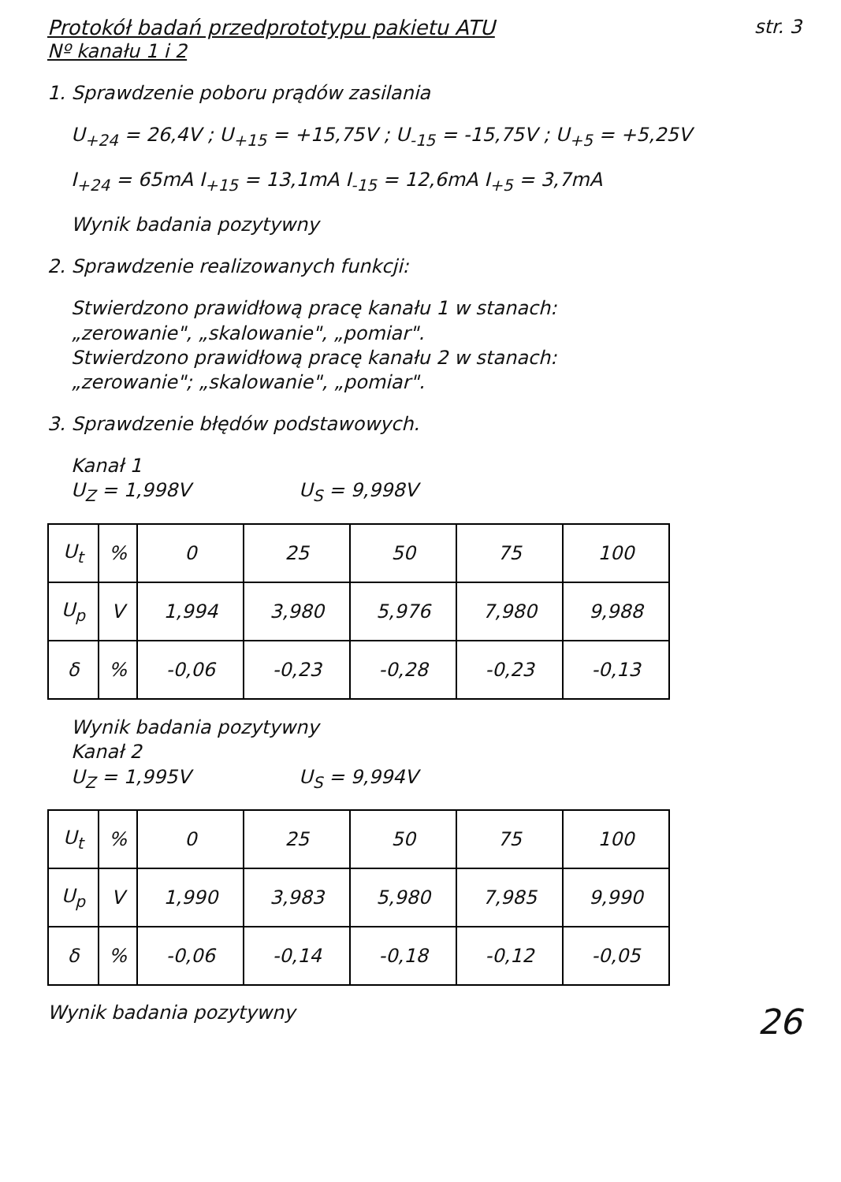Protokół badań przedprototypu pakietu ATU str. 3
Nº kanału 1 i 2
1. Sprawdzenie poboru prądów zasilania
U<sub>+24</sub> = 26,4V ; U<sub>+15</sub> = +15,75V ; U<sub>-15</sub> = -15,75V ; U<sub>+5</sub> = +5,25V
I<sub>+24</sub> = 65mA I<sub>+15</sub> = 13,1mA I<sub>-15</sub> = 12,6mA I<sub>+5</sub> = 3,7mA
Wynik badania pozytywny
2. Sprawdzenie realizowanych funkcji:
Stwierdzono prawidłową pracę kanału 1 w stanach:
„zerowanie", „skalowanie", „pomiar".
Stwierdzono prawidłową pracę kanału 2 w stanach:
„zerowanie"; „skalowanie", „pomiar".
3. Sprawdzenie błędów podstawowych.
Kanał 1
U<sub>Z</sub> = 1,998V U<sub>S</sub> = 9,998V
| U<sub>t</sub> | % | 0 | 25 | 50 | 75 | 100 |
| U<sub>p</sub> | V | 1,994 | 3,980 | 5,976 | 7,980 | 9,988 |
| δ | % | -0,06 | -0,23 | -0,28 | -0,23 | -0,13 |
Wynik badania pozytywny
Kanał 2
U<sub>Z</sub> = 1,995V U<sub>S</sub> = 9,994V
| U<sub>t</sub> | % | 0 | 25 | 50 | 75 | 100 |
| U<sub>p</sub> | V | 1,990 | 3,983 | 5,980 | 7,985 | 9,990 |
| δ | % | -0,06 | -0,14 | -0,18 | -0,12 | -0,05 |
Wynik badania pozytywny 26